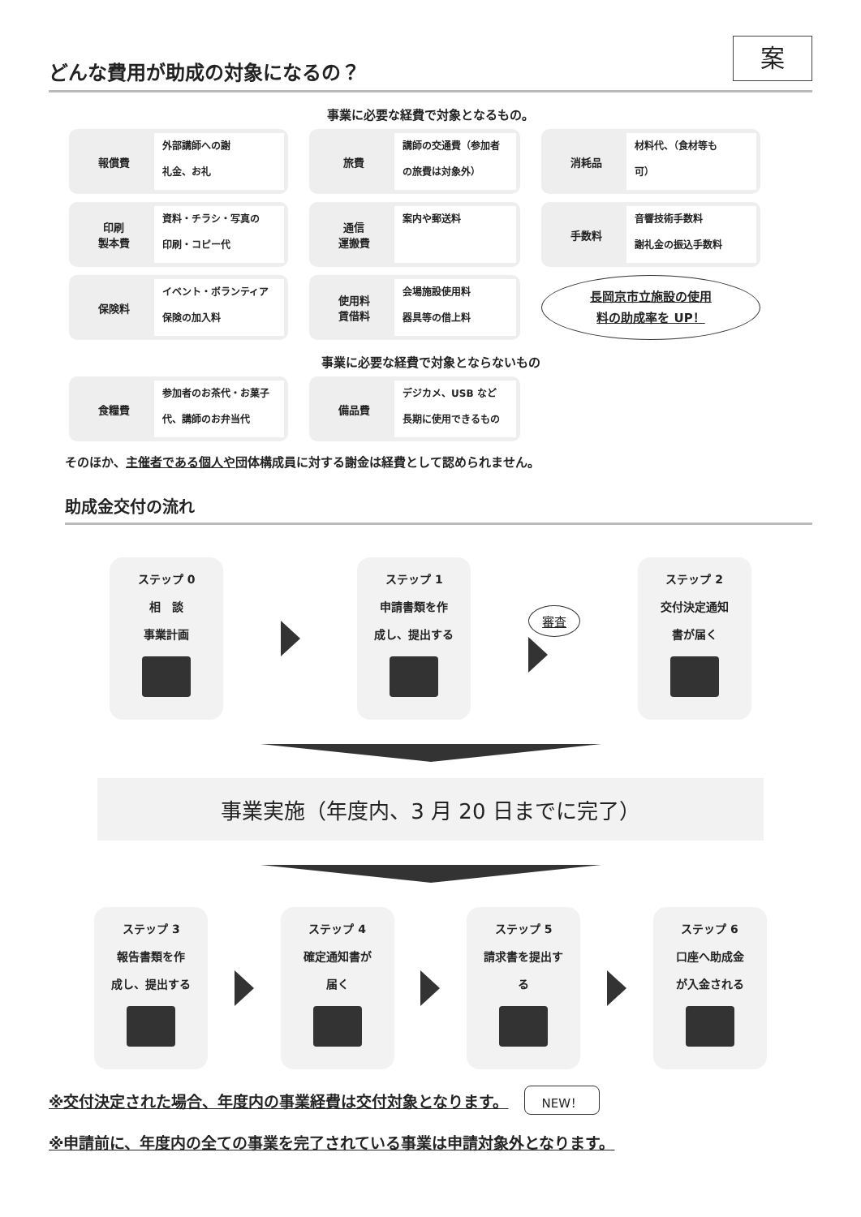案
どんな費用が助成の対象になるの？
事業に必要な経費で対象となるもの。
報償費
外部講師への謝
礼金、お礼
旅費
講師の交通費（参加者
の旅費は対象外）
消耗品
材料代、（食材等も
可）
印刷
製本費
資料・チラシ・写真の
印刷・コピー代
通信
運搬費
案内や郵送料
手数料
音響技術手数料
謝礼金の振込手数料
保険料
イベント・ボランティア
保険の加入料
使用料
賃借料
会場施設使用料
器具等の借上料
長岡京市立施設の使用
料の助成率を UP！
事業に必要な経費で対象とならないもの
食糧費
参加者のお茶代・お菓子
代、講師のお弁当代
備品費
デジカメ、USB など
長期に使用できるもの
そのほか、主催者である個人や団体構成員に対する謝金は経費として認められません。
助成金交付の流れ
ステップ 0
相　談
事業計画
ステップ 1
申請書類を作
成し、提出する
審査
ステップ 2
交付決定通知
書が届く
事業実施（年度内、3 月 20 日までに完了）
ステップ 3
報告書類を作
成し、提出する
ステップ 4
確定通知書が
届く
ステップ 5
請求書を提出す
る
ステップ 6
口座へ助成金
が入金される
※交付決定された場合、年度内の事業経費は交付対象となります。 NEW！
※申請前に、年度内の全ての事業を完了されている事業は申請対象外となります。